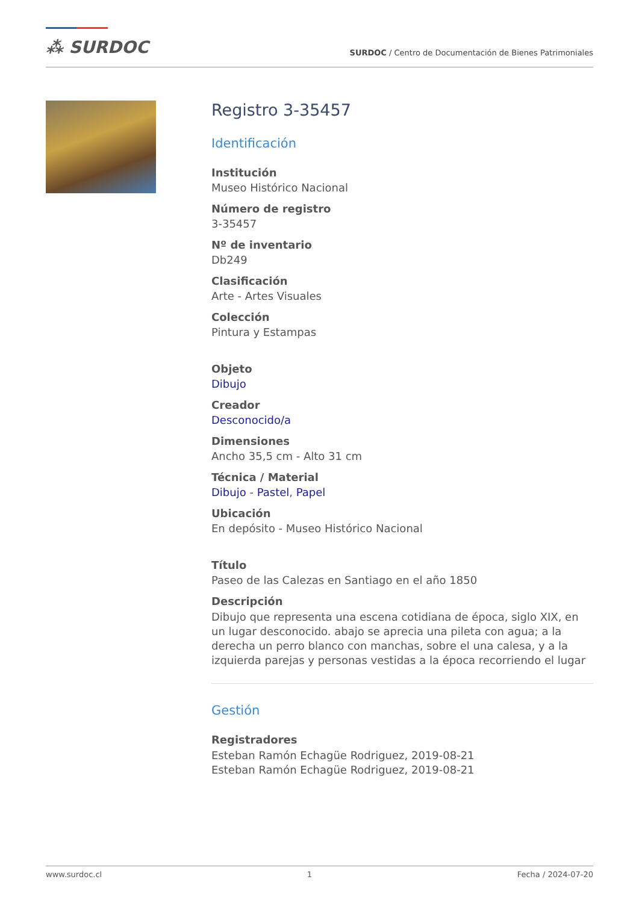⁂ SURDOC
SURDOC / Centro de Documentación de Bienes Patrimoniales
Registro 3-35457
Identificación
Institución
Museo Histórico Nacional
Número de registro
3-35457
Nº de inventario
Db249
Clasificación
Arte - Artes Visuales
Colección
Pintura y Estampas
Objeto
Dibujo
Creador
Desconocido/a
Dimensiones
Ancho 35,5 cm - Alto 31 cm
Técnica / Material
Dibujo - Pastel, Papel
Ubicación
En depósito - Museo Histórico Nacional
Título
Paseo de las Calezas en Santiago en el año 1850
Descripción
Dibujo que representa una escena cotidiana de época, siglo XIX, en un lugar desconocido. abajo se aprecia una pileta con agua; a la derecha un perro blanco con manchas, sobre el una calesa, y a la izquierda parejas y personas vestidas a la época recorriendo el lugar
Gestión
Registradores
Esteban Ramón Echagüe Rodriguez, 2019-08-21
Esteban Ramón Echagüe Rodriguez, 2019-08-21
www.surdoc.cl 1 Fecha / 2024-07-20